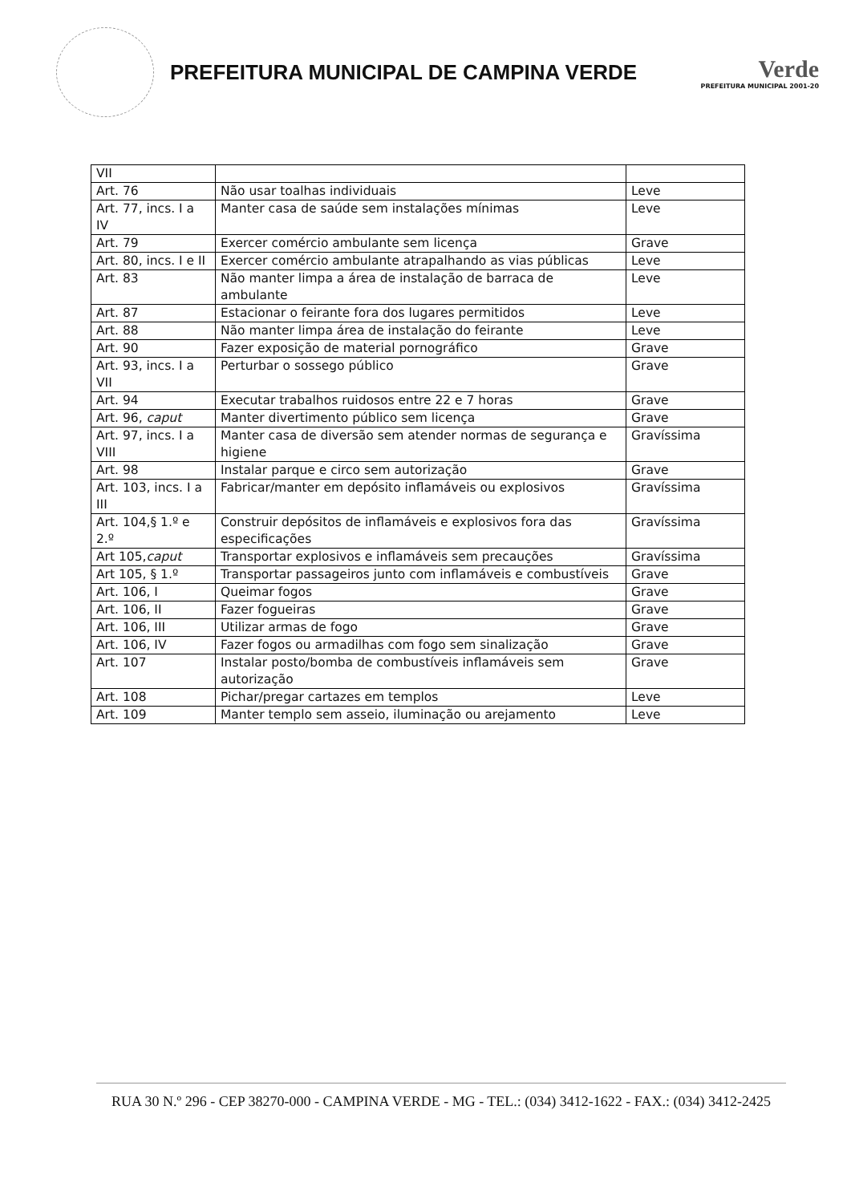PREFEITURA MUNICIPAL DE CAMPINA VERDE
Verde
PREFEITURA MUNICIPAL 2001-20
| VII | | |
| Art. 76 | Não usar toalhas individuais | Leve |
| Art. 77, incs. I a IV | Manter casa de saúde sem instalações mínimas | Leve |
| Art. 79 | Exercer comércio ambulante sem licença | Grave |
| Art. 80, incs. I e II | Exercer comércio ambulante atrapalhando as vias públicas | Leve |
| Art. 83 | Não manter limpa a área de instalação de barraca de ambulante | Leve |
| Art. 87 | Estacionar o feirante fora dos lugares permitidos | Leve |
| Art. 88 | Não manter limpa área de instalação do feirante | Leve |
| Art. 90 | Fazer exposição de material pornográfico | Grave |
| Art. 93, incs. I a VII | Perturbar o sossego público | Grave |
| Art. 94 | Executar trabalhos ruidosos entre 22 e 7 horas | Grave |
| Art. 96, caput | Manter divertimento público sem licença | Grave |
| Art. 97, incs. I a VIII | Manter casa de diversão sem atender normas de segurança e higiene | Gravíssima |
| Art. 98 | Instalar parque e circo sem autorização | Grave |
| Art. 103, incs. I a III | Fabricar/manter em depósito inflamáveis ou explosivos | Gravíssima |
| Art. 104,§ 1.º e 2.º | Construir depósitos de inflamáveis e explosivos fora das especificações | Gravíssima |
| Art 105, caput | Transportar explosivos e inflamáveis sem precauções | Gravíssima |
| Art 105, § 1.º | Transportar passageiros junto com inflamáveis e combustíveis | Grave |
| Art. 106, I | Queimar fogos | Grave |
| Art. 106, II | Fazer fogueiras | Grave |
| Art. 106, III | Utilizar armas de fogo | Grave |
| Art. 106, IV | Fazer fogos ou armadilhas com fogo sem sinalização | Grave |
| Art. 107 | Instalar posto/bomba de combustíveis inflamáveis sem autorização | Grave |
| Art. 108 | Pichar/pregar cartazes em templos | Leve |
| Art. 109 | Manter templo sem asseio, iluminação ou arejamento | Leve |
RUA 30 N.º 296 - CEP 38270-000 - CAMPINA VERDE - MG - TEL.: (034) 3412-1622 - FAX.: (034) 3412-2425